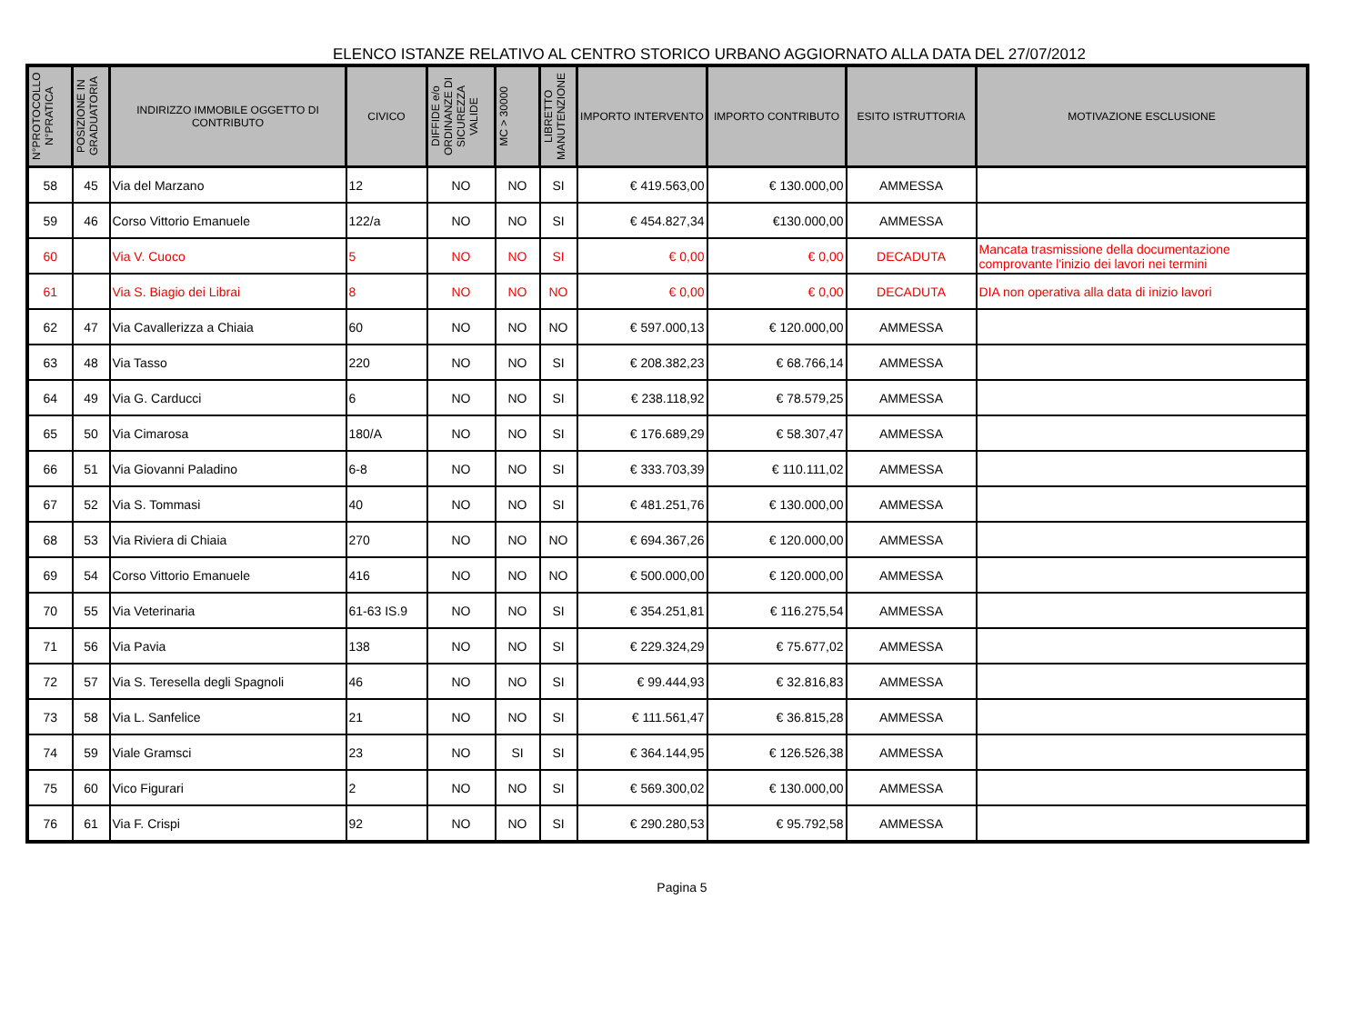ELENCO ISTANZE RELATIVO AL CENTRO STORICO URBANO AGGIORNATO ALLA DATA DEL 27/07/2012
| N°PROTOCOLLO N°PRATICA | POSIZIONE IN GRADUATORIA | INDIRIZZO IMMOBILE OGGETTO DI CONTRIBUTO | CIVICO | DIFFIDE e/o ORDINANZE DI SICUREZZA VALIDE | MC > 30000 | LIBRETTO MANUTENZIONE | IMPORTO INTERVENTO | IMPORTO CONTRIBUTO | ESITO ISTRUTTORIA | MOTIVAZIONE ESCLUSIONE |
| --- | --- | --- | --- | --- | --- | --- | --- | --- | --- | --- |
| 58 | 45 | Via del Marzano | 12 | NO | NO | SI | € 419.563,00 | € 130.000,00 | AMMESSA | |
| 59 | 46 | Corso Vittorio Emanuele | 122/a | NO | NO | SI | € 454.827,34 | €130.000,00 | AMMESSA | |
| 60 | | Via V. Cuoco | 5 | NO | NO | SI | € 0,00 | € 0,00 | DECADUTA | Mancata trasmissione della documentazione comprovante l'inizio dei lavori nei termini |
| 61 | | Via S. Biagio dei Librai | 8 | NO | NO | NO | € 0,00 | € 0,00 | DECADUTA | DIA non operativa alla data di inizio lavori |
| 62 | 47 | Via Cavallerizza a Chiaia | 60 | NO | NO | NO | € 597.000,13 | € 120.000,00 | AMMESSA | |
| 63 | 48 | Via Tasso | 220 | NO | NO | SI | € 208.382,23 | € 68.766,14 | AMMESSA | |
| 64 | 49 | Via G. Carducci | 6 | NO | NO | SI | € 238.118,92 | € 78.579,25 | AMMESSA | |
| 65 | 50 | Via Cimarosa | 180/A | NO | NO | SI | € 176.689,29 | € 58.307,47 | AMMESSA | |
| 66 | 51 | Via Giovanni Paladino | 6-8 | NO | NO | SI | € 333.703,39 | € 110.111,02 | AMMESSA | |
| 67 | 52 | Via S. Tommasi | 40 | NO | NO | SI | € 481.251,76 | € 130.000,00 | AMMESSA | |
| 68 | 53 | Via Riviera di Chiaia | 270 | NO | NO | NO | € 694.367,26 | € 120.000,00 | AMMESSA | |
| 69 | 54 | Corso Vittorio Emanuele | 416 | NO | NO | NO | € 500.000,00 | € 120.000,00 | AMMESSA | |
| 70 | 55 | Via Veterinaria | 61-63 IS.9 | NO | NO | SI | € 354.251,81 | € 116.275,54 | AMMESSA | |
| 71 | 56 | Via Pavia | 138 | NO | NO | SI | € 229.324,29 | € 75.677,02 | AMMESSA | |
| 72 | 57 | Via S. Teresella degli Spagnoli | 46 | NO | NO | SI | € 99.444,93 | € 32.816,83 | AMMESSA | |
| 73 | 58 | Via L. Sanfelice | 21 | NO | NO | SI | € 111.561,47 | € 36.815,28 | AMMESSA | |
| 74 | 59 | Viale Gramsci | 23 | NO | SI | SI | € 364.144,95 | € 126.526,38 | AMMESSA | |
| 75 | 60 | Vico Figurari | 2 | NO | NO | SI | € 569.300,02 | € 130.000,00 | AMMESSA | |
| 76 | 61 | Via F. Crispi | 92 | NO | NO | SI | € 290.280,53 | € 95.792,58 | AMMESSA | |
Pagina 5